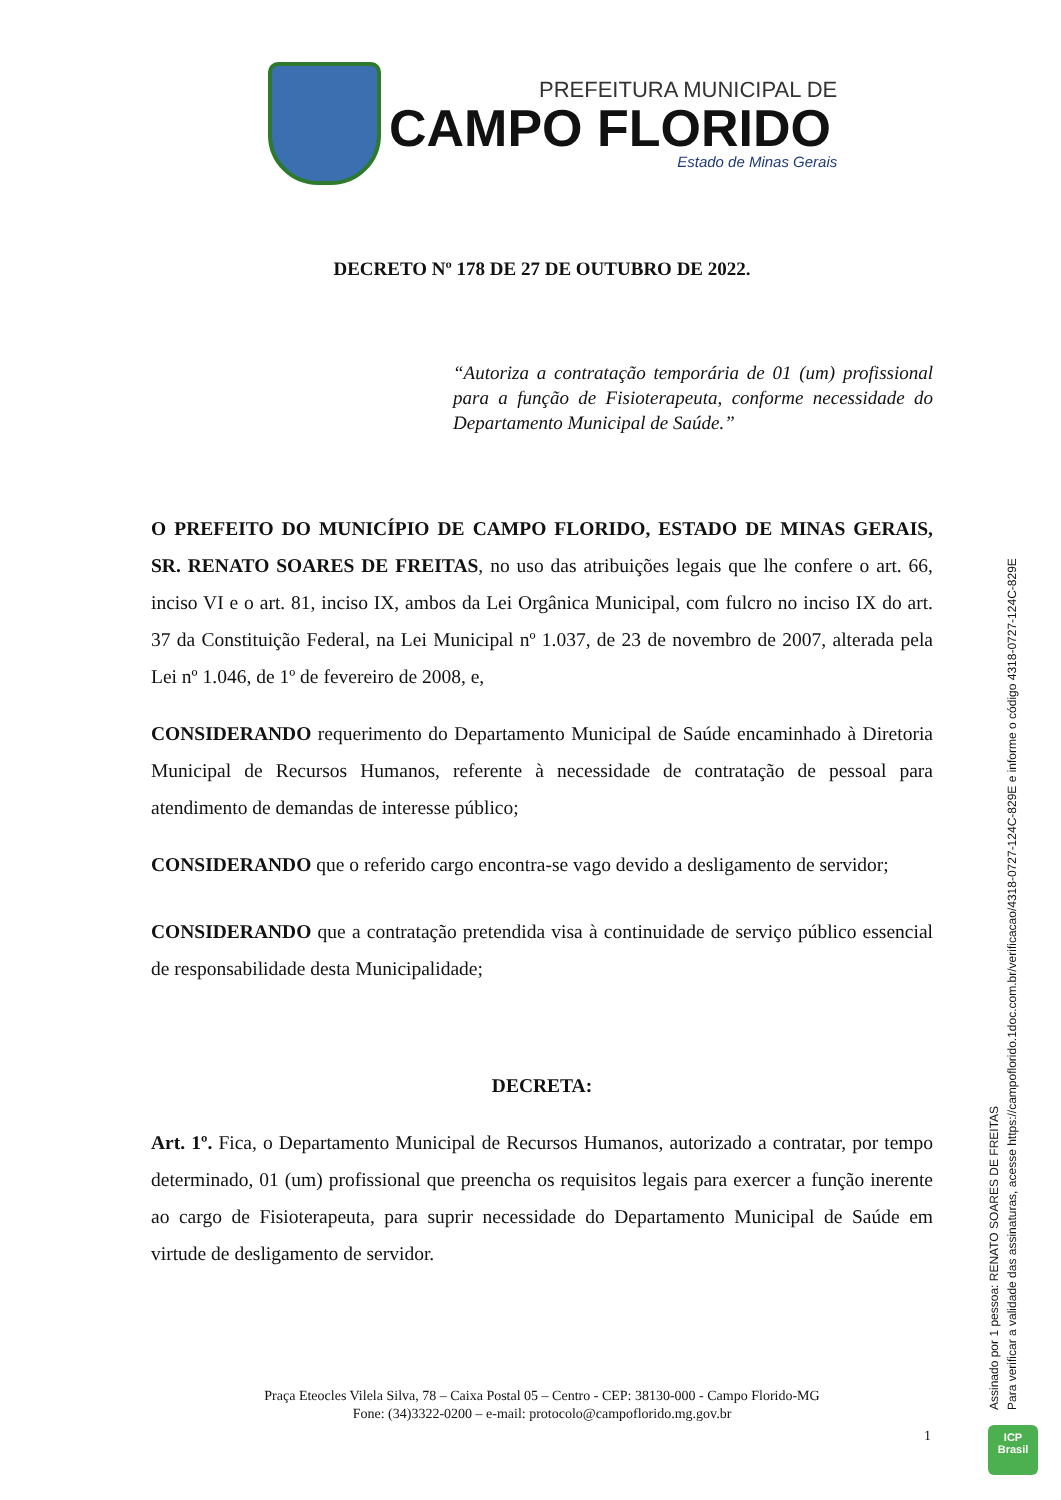PREFEITURA MUNICIPAL DE
CAMPO FLORIDO
Estado de Minas Gerais
DECRETO Nº 178 DE 27 DE OUTUBRO DE 2022.
“Autoriza a contratação temporária de 01 (um) profissional para a função de Fisioterapeuta, conforme necessidade do Departamento Municipal de Saúde.”
O PREFEITO DO MUNICÍPIO DE CAMPO FLORIDO, ESTADO DE MINAS GERAIS, SR. RENATO SOARES DE FREITAS, no uso das atribuições legais que lhe confere o art. 66, inciso VI e o art. 81, inciso IX, ambos da Lei Orgânica Municipal, com fulcro no inciso IX do art. 37 da Constituição Federal, na Lei Municipal nº 1.037, de 23 de novembro de 2007, alterada pela Lei nº 1.046, de 1º de fevereiro de 2008, e,
CONSIDERANDO requerimento do Departamento Municipal de Saúde encaminhado à Diretoria Municipal de Recursos Humanos, referente à necessidade de contratação de pessoal para atendimento de demandas de interesse público;
CONSIDERANDO que o referido cargo encontra-se vago devido a desligamento de servidor;
CONSIDERANDO que a contratação pretendida visa à continuidade de serviço público essencial de responsabilidade desta Municipalidade;
DECRETA:
Art. 1º. Fica, o Departamento Municipal de Recursos Humanos, autorizado a contratar, por tempo determinado, 01 (um) profissional que preencha os requisitos legais para exercer a função inerente ao cargo de Fisioterapeuta, para suprir necessidade do Departamento Municipal de Saúde em virtude de desligamento de servidor.
Praça Eteocles Vilela Silva, 78 – Caixa Postal 05 – Centro - CEP: 38130-000 - Campo Florido-MG
Fone: (34)3322-0200 – e-mail: protocolo@campoflorido.mg.gov.br
1
Assinado por 1 pessoa: RENATO SOARES DE FREITAS
Para verificar a validade das assinaturas, acesse https://campoflorido.1doc.com.br/verificacao/4318-0727-124C-829E e informe o código 4318-0727-124C-829E
ICP
Brasil